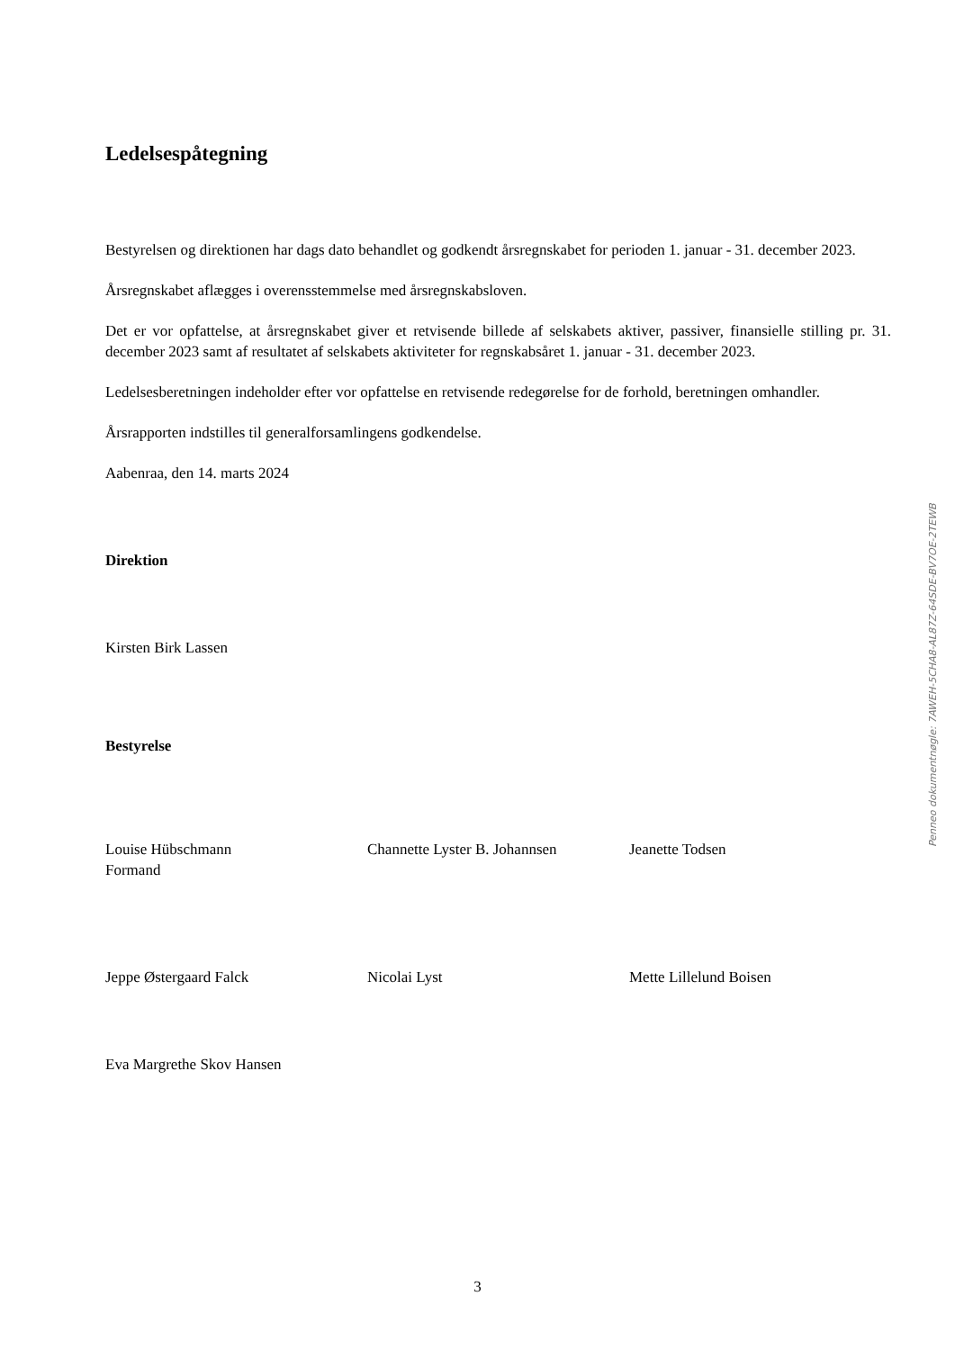Ledelsespåtegning
Bestyrelsen og direktionen har dags dato behandlet og godkendt årsregnskabet for perioden 1. januar - 31. december 2023.
Årsregnskabet aflægges i overensstemmelse med årsregnskabsloven.
Det er vor opfattelse, at årsregnskabet giver et retvisende billede af selskabets aktiver, passiver, finansielle stilling pr. 31. december 2023 samt af resultatet af selskabets aktiviteter for regnskabsåret 1. januar - 31. december 2023.
Ledelsesberetningen indeholder efter vor opfattelse en retvisende redegørelse for de forhold, beretningen omhandler.
Årsrapporten indstilles til generalforsamlingens godkendelse.
Aabenraa, den 14. marts 2024
Direktion
Kirsten Birk Lassen
Bestyrelse
Louise Hübschmann
Formand
Channette Lyster B. Johannsen Jeanette Todsen
Jeppe Østergaard Falck Nicolai Lyst Mette Lillelund Boisen
Eva Margrethe Skov Hansen
Penneo dokumentnøgle: 7AWEH-5CHA8-AL87Z-64SDE-BV7OE-2TEWB
3